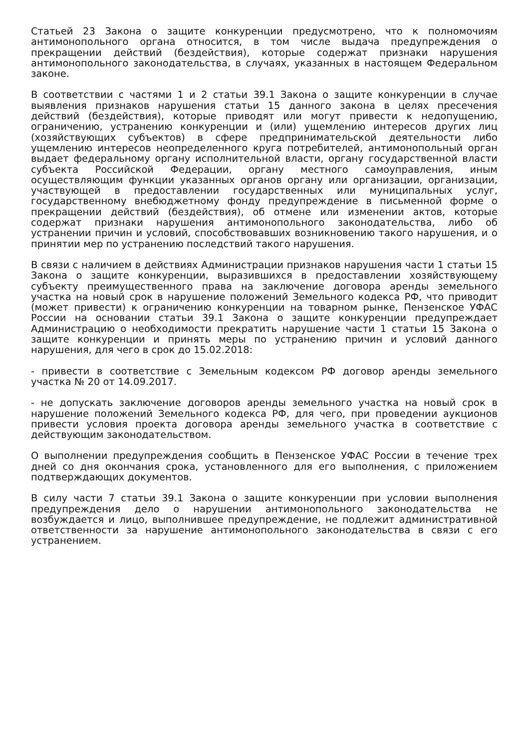Статьей 23 Закона о защите конкуренции предусмотрено, что к полномочиям антимонопольного органа относится, в том числе выдача предупреждения о прекращении действий (бездействия), которые содержат признаки нарушения антимонопольного законодательства, в случаях, указанных в настоящем Федеральном законе.
В соответствии с частями 1 и 2 статьи 39.1 Закона о защите конкуренции в случае выявления признаков нарушения статьи 15 данного закона в целях пресечения действий (бездействия), которые приводят или могут привести к недопущению, ограничению, устранению конкуренции и (или) ущемлению интересов других лиц (хозяйствующих субъектов) в сфере предпринимательской деятельности либо ущемлению интересов неопределенного круга потребителей, антимонопольный орган выдает федеральному органу исполнительной власти, органу государственной власти субъекта Российской Федерации, органу местного самоуправления, иным осуществляющим функции указанных органов органу или организации, организации, участвующей в предоставлении государственных или муниципальных услуг, государственному внебюджетному фонду предупреждение в письменной форме о прекращении действий (бездействия), об отмене или изменении актов, которые содержат признаки нарушения антимонопольного законодательства, либо об устранении причин и условий, способствовавших возникновению такого нарушения, и о принятии мер по устранению последствий такого нарушения.
В связи с наличием в действиях Администрации признаков нарушения части 1 статьи 15 Закона о защите конкуренции, выразившихся в предоставлении хозяйствующему субъекту преимущественного права на заключение договора аренды земельного участка на новый срок в нарушение положений Земельного кодекса РФ, что приводит (может привести) к ограничению конкуренции на товарном рынке, Пензенское УФАС России на основании статьи 39.1 Закона о защите конкуренции предупреждает Администрацию о необходимости прекратить нарушение части 1 статьи 15 Закона о защите конкуренции и принять меры по устранению причин и условий данного нарушения, для чего в срок до 15.02.2018:
- привести в соответствие с Земельным кодексом РФ договор аренды земельного участка № 20 от 14.09.2017.
- не допускать заключение договоров аренды земельного участка на новый срок в нарушение положений Земельного кодекса РФ, для чего, при проведении аукционов привести условия проекта договора аренды земельного участка в соответствие с действующим законодательством.
О выполнении предупреждения сообщить в Пензенское УФАС России в течение трех дней со дня окончания срока, установленного для его выполнения, с приложением подтверждающих документов.
В силу части 7 статьи 39.1 Закона о защите конкуренции при условии выполнения предупреждения дело о нарушении антимонопольного законодательства не возбуждается и лицо, выполнившее предупреждение, не подлежит административной ответственности за нарушение антимонопольного законодательства в связи с его устранением.